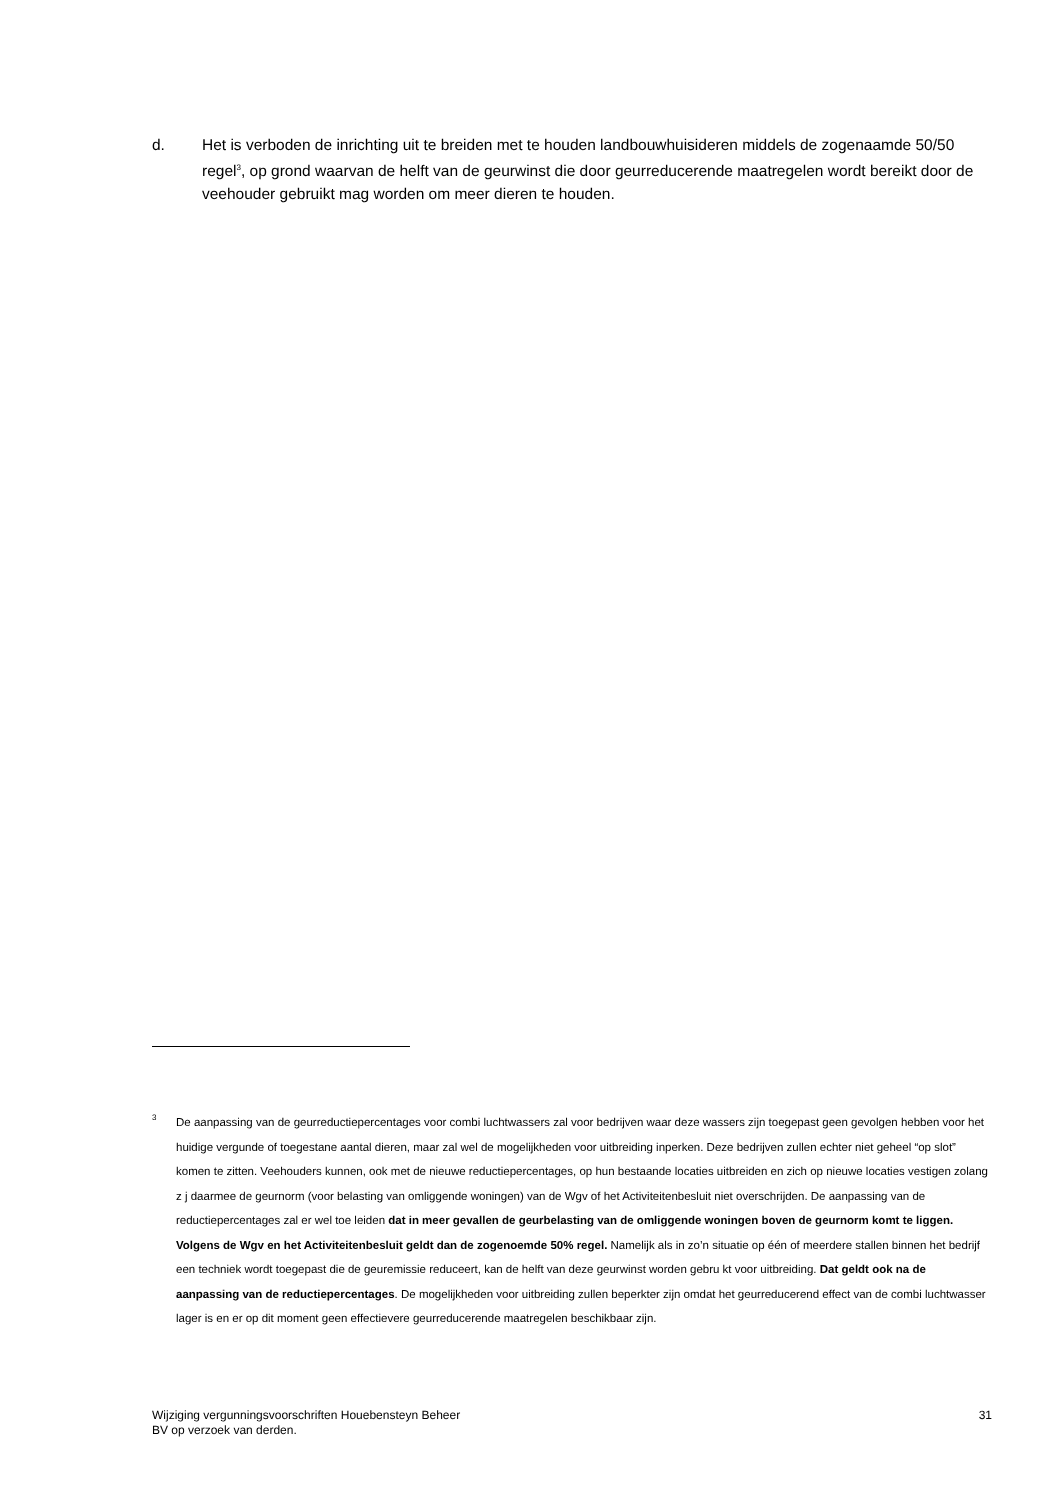d. Het is verboden de inrichting uit te breiden met te houden landbouwhuisideren middels de zogenaamde 50/50 regel<sup>3</sup>, op grond waarvan de helft van de geurwinst die door geurreducerende maatregelen wordt bereikt door de veehouder gebruikt mag worden om meer dieren te houden.
3
De aanpassing van de geurreductiepercentages voor combi luchtwassers zal voor bedrijven waar deze wassers zijn toegepast geen gevolgen hebben voor het huidige vergunde of toegestane aantal dieren, maar zal wel de mogelijkheden voor uitbreiding inperken. Deze bedrijven zullen echter niet geheel “op slot” komen te zitten. Veehouders kunnen, ook met de nieuwe reductiepercentages, op hun bestaande locaties uitbreiden en zich op nieuwe locaties vestigen zolang z j daarmee de geurnorm (voor belasting van omliggende woningen) van de Wgv of het Activiteitenbesluit niet overschrijden. De aanpassing van de reductiepercentages zal er wel toe leiden dat in meer gevallen de geurbelasting van de omliggende woningen boven de geurnorm komt te liggen. Volgens de Wgv en het Activiteitenbesluit geldt dan de zogenoemde 50% regel. Namelijk als in zo’n situatie op één of meerdere stallen binnen het bedrijf een techniek wordt toegepast die de geuremissie reduceert, kan de helft van deze geurwinst worden gebru kt voor uitbreiding. Dat geldt ook na de aanpassing van de reductiepercentages. De mogelijkheden voor uitbreiding zullen beperkter zijn omdat het geurreducerend effect van de combi luchtwasser lager is en er op dit moment geen effectievere geurreducerende maatregelen beschikbaar zijn.
Wijziging vergunningsvoorschriften Houebensteyn Beheer
BV op verzoek van derden.
31